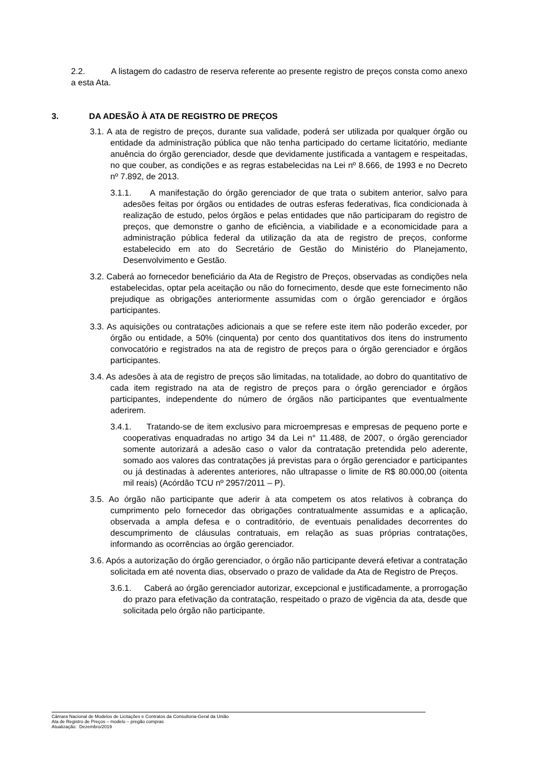2.2. A listagem do cadastro de reserva referente ao presente registro de preços consta como anexo a esta Ata.
3. DA ADESÃO À ATA DE REGISTRO DE PREÇOS
3.1. A ata de registro de preços, durante sua validade, poderá ser utilizada por qualquer órgão ou entidade da administração pública que não tenha participado do certame licitatório, mediante anuência do órgão gerenciador, desde que devidamente justificada a vantagem e respeitadas, no que couber, as condições e as regras estabelecidas na Lei nº 8.666, de 1993 e no Decreto nº 7.892, de 2013.
3.1.1. A manifestação do órgão gerenciador de que trata o subitem anterior, salvo para adesões feitas por órgãos ou entidades de outras esferas federativas, fica condicionada à realização de estudo, pelos órgãos e pelas entidades que não participaram do registro de preços, que demonstre o ganho de eficiência, a viabilidade e a economicidade para a administração pública federal da utilização da ata de registro de preços, conforme estabelecido em ato do Secretário de Gestão do Ministério do Planejamento, Desenvolvimento e Gestão.
3.2. Caberá ao fornecedor beneficiário da Ata de Registro de Preços, observadas as condições nela estabelecidas, optar pela aceitação ou não do fornecimento, desde que este fornecimento não prejudique as obrigações anteriormente assumidas com o órgão gerenciador e órgãos participantes.
3.3. As aquisições ou contratações adicionais a que se refere este item não poderão exceder, por órgão ou entidade, a 50% (cinquenta) por cento dos quantitativos dos itens do instrumento convocatório e registrados na ata de registro de preços para o órgão gerenciador e órgãos participantes.
3.4. As adesões à ata de registro de preços são limitadas, na totalidade, ao dobro do quantitativo de cada item registrado na ata de registro de preços para o órgão gerenciador e órgãos participantes, independente do número de órgãos não participantes que eventualmente aderirem.
3.4.1. Tratando-se de item exclusivo para microempresas e empresas de pequeno porte e cooperativas enquadradas no artigo 34 da Lei n° 11.488, de 2007, o órgão gerenciador somente autorizará a adesão caso o valor da contratação pretendida pelo aderente, somado aos valores das contratações já previstas para o órgão gerenciador e participantes ou já destinadas à aderentes anteriores, não ultrapasse o limite de R$ 80.000,00 (oitenta mil reais) (Acórdão TCU nº 2957/2011 – P).
3.5. Ao órgão não participante que aderir à ata competem os atos relativos à cobrança do cumprimento pelo fornecedor das obrigações contratualmente assumidas e a aplicação, observada a ampla defesa e o contraditório, de eventuais penalidades decorrentes do descumprimento de cláusulas contratuais, em relação as suas próprias contratações, informando as ocorrências ao órgão gerenciador.
3.6. Após a autorização do órgão gerenciador, o órgão não participante deverá efetivar a contratação solicitada em até noventa dias, observado o prazo de validade da Ata de Registro de Preços.
3.6.1. Caberá ao órgão gerenciador autorizar, excepcional e justificadamente, a prorrogação do prazo para efetivação da contratação, respeitado o prazo de vigência da ata, desde que solicitada pelo órgão não participante.
Câmara Nacional de Modelos de Licitações e Contratos da Consultoria-Geral da União
Ata de Registro de Preços – modelo – pregão compras
Atualização: Dezembro/2019